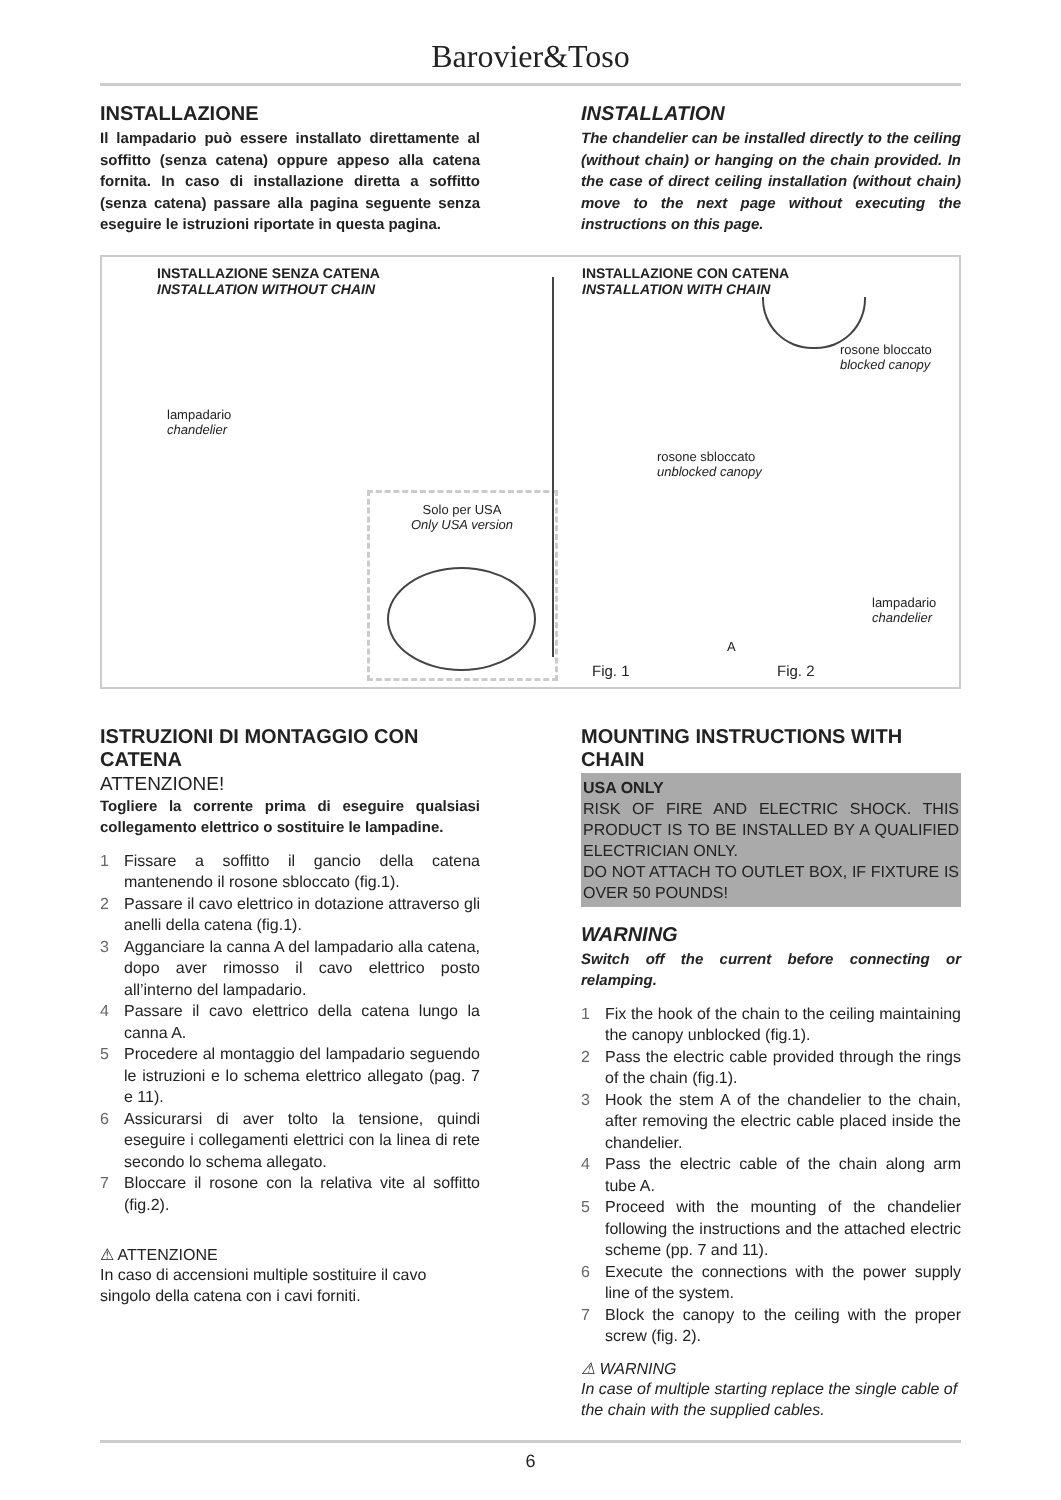Barovier&Toso
INSTALLAZIONE
Il lampadario può essere installato direttamente al soffitto (senza catena) oppure appeso alla catena fornita. In caso di installazione diretta a soffitto (senza catena) passare alla pagina seguente senza eseguire le istruzioni riportate in questa pagina.
INSTALLATION
The chandelier can be installed directly to the ceiling (without chain) or hanging on the chain provided. In the case of direct ceiling installation (without chain) move to the next page without executing the instructions on this page.
INSTALLAZIONE SENZA CATENA
INSTALLATION WITHOUT CHAIN
INSTALLAZIONE CON CATENA
INSTALLATION WITH CHAIN
lampadario
chandelier
rosone sbloccato
unblocked canopy
rosone bloccato
blocked canopy
lampadario
chandelier
A
Solo per USA
Only USA version
Fig. 1 Fig. 2
ISTRUZIONI DI MONTAGGIO CON CATENA
ATTENZIONE!
Togliere la corrente prima di eseguire qualsiasi collegamento elettrico o sostituire le lampadine.
1 Fissare a soffitto il gancio della catena mantenendo il rosone sbloccato (fig.1).
2 Passare il cavo elettrico in dotazione attraverso gli anelli della catena (fig.1).
3 Agganciare la canna A del lampadario alla catena, dopo aver rimosso il cavo elettrico posto all’interno del lampadario.
4 Passare il cavo elettrico della catena lungo la canna A.
5 Procedere al montaggio del lampadario seguendo le istruzioni e lo schema elettrico allegato (pag. 7 e 11).
6 Assicurarsi di aver tolto la tensione, quindi eseguire i collegamenti elettrici con la linea di rete secondo lo schema allegato.
7 Bloccare il rosone con la relativa vite al soffitto (fig.2).
⚠ ATTENZIONE
In caso di accensioni multiple sostituire il cavo singolo della catena con i cavi forniti.
MOUNTING INSTRUCTIONS WITH CHAIN
USA ONLY
RISK OF FIRE AND ELECTRIC SHOCK. THIS PRODUCT IS TO BE INSTALLED BY A QUALIFIED ELECTRICIAN ONLY.
DO NOT ATTACH TO OUTLET BOX, IF FIXTURE IS OVER 50 POUNDS!
WARNING
Switch off the current before connecting or relamping.
1 Fix the hook of the chain to the ceiling maintaining the canopy unblocked (fig.1).
2 Pass the electric cable provided through the rings of the chain (fig.1).
3 Hook the stem A of the chandelier to the chain, after removing the electric cable placed inside the chandelier.
4 Pass the electric cable of the chain along arm tube A.
5 Proceed with the mounting of the chandelier following the instructions and the attached electric scheme (pp. 7 and 11).
6 Execute the connections with the power supply line of the system.
7 Block the canopy to the ceiling with the proper screw (fig. 2).
⚠ WARNING
In case of multiple starting replace the single cable of the chain with the supplied cables.
6